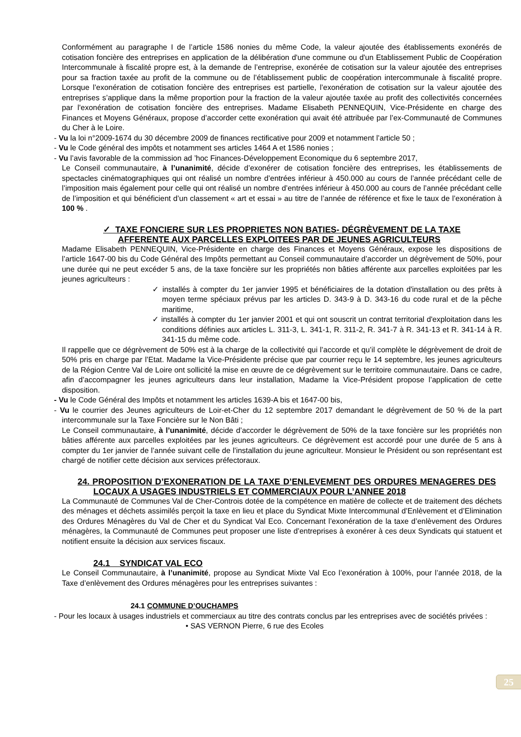Conformément au paragraphe I de l’article 1586 nonies du même Code, la valeur ajoutée des établissements exonérés de cotisation foncière des entreprises en application de la délibération d'une commune ou d'un Etablissement Public de Coopération Intercommunale à fiscalité propre est, à la demande de l’entreprise, exonérée de cotisation sur la valeur ajoutée des entreprises pour sa fraction taxée au profit de la commune ou de l’établissement public de coopération intercommunale à fiscalité propre. Lorsque l’exonération de cotisation foncière des entreprises est partielle, l’exonération de cotisation sur la valeur ajoutée des entreprises s’applique dans la même proportion pour la fraction de la valeur ajoutée taxée au profit des collectivités concernées par l'exonération de cotisation foncière des entreprises. Madame Elisabeth PENNEQUIN, Vice-Présidente en charge des Finances et Moyens Généraux, propose d’accorder cette exonération qui avait été attribuée par l’ex-Communauté de Communes du Cher à le Loire.
- Vu la loi n°2009-1674 du 30 décembre 2009 de finances rectificative pour 2009 et notamment l’article 50 ;
- Vu le Code général des impôts et notamment ses articles 1464 A et 1586 nonies ;
- Vu l’avis favorable de la commission ad ’hoc Finances-Développement Economique du 6 septembre 2017,
Le Conseil communautaire, à l’unanimité, décide d’exonérer de cotisation foncière des entreprises, les établissements de spectacles cinématographiques qui ont réalisé un nombre d’entrées inférieur à 450.000 au cours de l’année précédant celle de l’imposition mais également pour celle qui ont réalisé un nombre d’entrées inférieur à 450.000 au cours de l’année précédant celle de l’imposition et qui bénéficient d’un classement « art et essai » au titre de l’année de référence et fixe le taux de l’exonération à 100 % .
✓ TAXE FONCIERE SUR LES PROPRIETES NON BATIES- DÉGRÈVEMENT DE LA TAXE AFFERENTE AUX PARCELLES EXPLOITEES PAR DE JEUNES AGRICULTEURS
Madame Elisabeth PENNEQUIN, Vice-Présidente en charge des Finances et Moyens Généraux, expose les dispositions de l’article 1647-00 bis du Code Général des Impôts permettant au Conseil communautaire d’accorder un dégrèvement de 50%, pour une durée qui ne peut excéder 5 ans, de la taxe foncière sur les propriétés non bâties afférente aux parcelles exploitées par les jeunes agriculteurs :
✓ installés à compter du 1er janvier 1995 et bénéficiaires de la dotation d'installation ou des prêts à moyen terme spéciaux prévus par les articles D. 343-9 à D. 343-16 du code rural et de la pêche maritime,
✓ installés à compter du 1er janvier 2001 et qui ont souscrit un contrat territorial d'exploitation dans les conditions définies aux articles L. 311-3, L. 341-1, R. 311-2, R. 341-7 à R. 341-13 et R. 341-14 à R. 341-15 du même code.
Il rappelle que ce dégrèvement de 50% est à la charge de la collectivité qui l’accorde et qu’il complète le dégrèvement de droit de 50% pris en charge par l’Etat. Madame la Vice-Présidente précise que par courrier reçu le 14 septembre, les jeunes agriculteurs de la Région Centre Val de Loire ont sollicité la mise en œuvre de ce dégrèvement sur le territoire communautaire. Dans ce cadre, afin d’accompagner les jeunes agriculteurs dans leur installation, Madame la Vice-Président propose l’application de cette disposition.
- Vu le Code Général des Impôts et notamment les articles 1639-A bis et 1647-00 bis,
- Vu le courrier des Jeunes agriculteurs de Loir-et-Cher du 12 septembre 2017 demandant le dégrèvement de 50 % de la part intercommunale sur la Taxe Foncière sur le Non Bâti ;
Le Conseil communautaire, à l’unanimité, décide d’accorder le dégrèvement de 50% de la taxe foncière sur les propriétés non bâties afférente aux parcelles exploitées par les jeunes agriculteurs. Ce dégrèvement est accordé pour une durée de 5 ans à compter du 1er janvier de l’année suivant celle de l’installation du jeune agriculteur. Monsieur le Président ou son représentant est chargé de notifier cette décision aux services préfectoraux.
24. PROPOSITION D’EXONERATION DE LA TAXE D’ENLEVEMENT DES ORDURES MENAGERES DES LOCAUX A USAGES INDUSTRIELS ET COMMERCIAUX POUR L’ANNEE 2018
La Communauté de Communes Val de Cher-Controis dotée de la compétence en matière de collecte et de traitement des déchets des ménages et déchets assimilés perçoit la taxe en lieu et place du Syndicat Mixte Intercommunal d’Enlèvement et d’Elimination des Ordures Ménagères du Val de Cher et du Syndicat Val Eco. Concernant l’exonération de la taxe d’enlèvement des Ordures ménagères, la Communauté de Communes peut proposer une liste d’entreprises à exonérer à ces deux Syndicats qui statuent et notifient ensuite la décision aux services fiscaux.
24.1 SYNDICAT VAL ECO
Le Conseil Communautaire, à l’unanimité, propose au Syndicat Mixte Val Eco l’exonération à 100%, pour l’année 2018, de la Taxe d’enlèvement des Ordures ménagères pour les entreprises suivantes :
24.1 COMMUNE D’OUCHAMPS
- Pour les locaux à usages industriels et commerciaux au titre des contrats conclus par les entreprises avec de sociétés privées :
• SAS VERNON Pierre, 6 rue des Ecoles
25